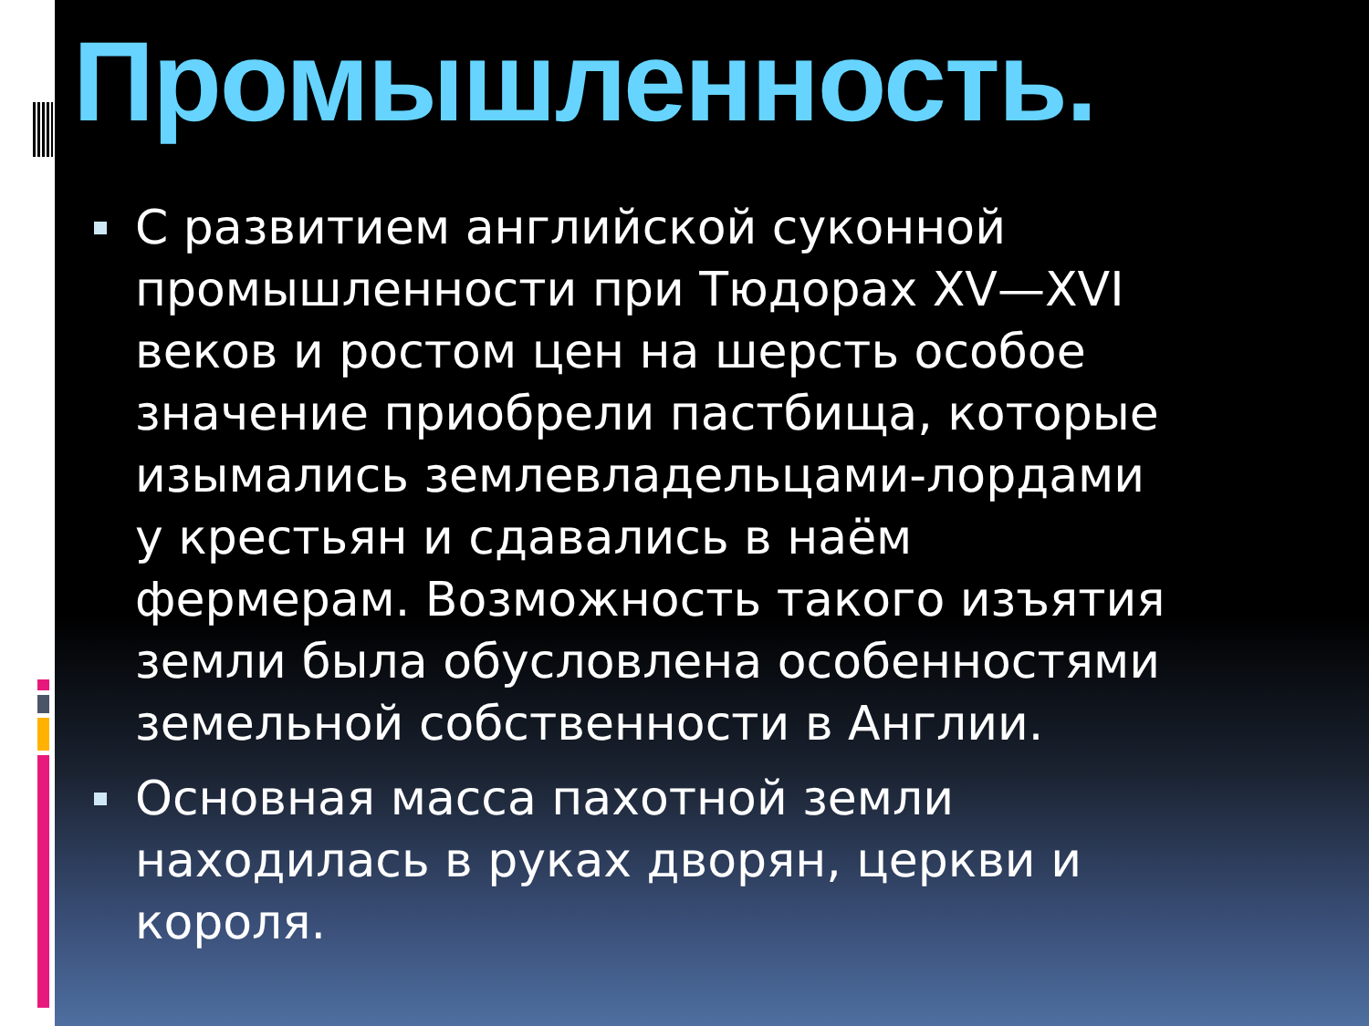Промышленность.
С развитием английской суконной промышленности при Тюдорах XV—XVI веков и ростом цен на шерсть особое значение приобрели пастбища, которые изымались землевладельцами-лордами у крестьян и сдавались в наём фермерам. Возможность такого изъятия земли была обусловлена особенностями земельной собственности в Англии.
Основная масса пахотной земли находилась в руках дворян, церкви и короля.